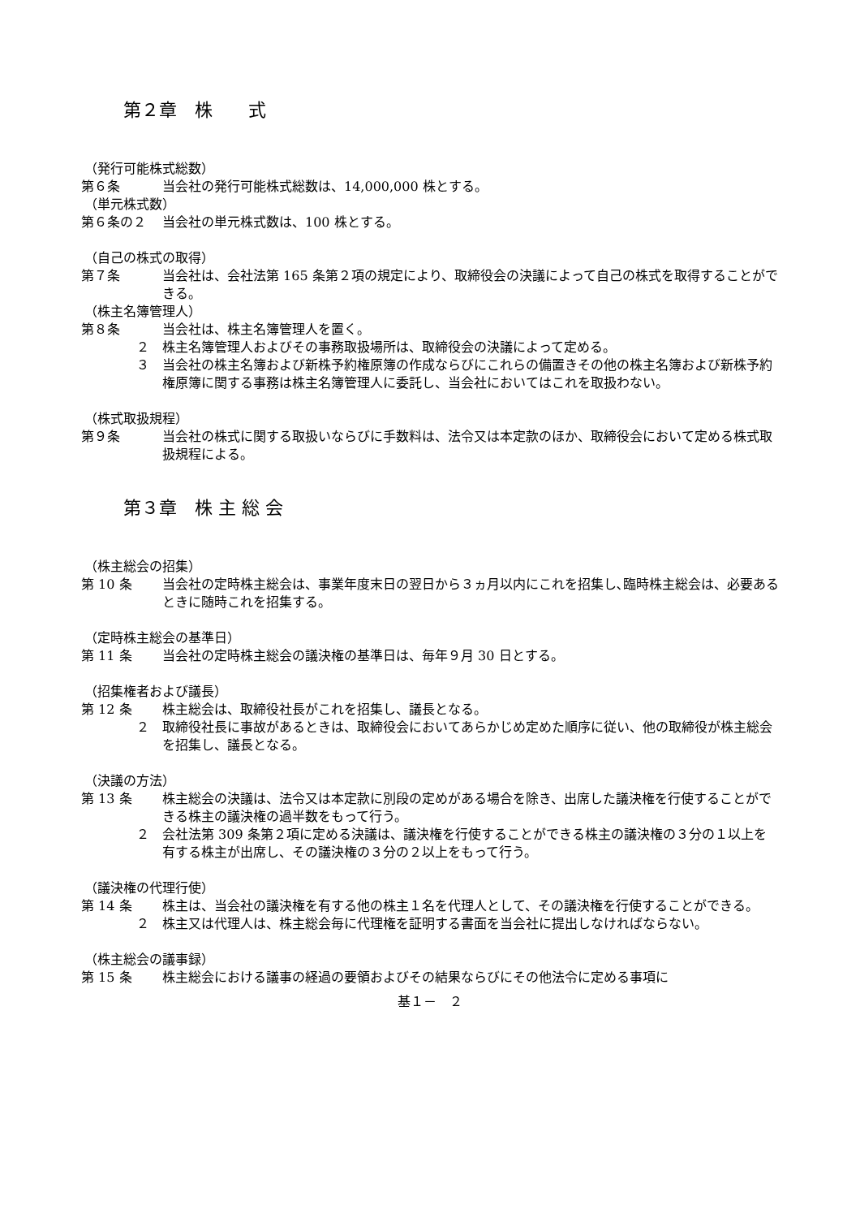第２章　株　　式
（発行可能株式総数）
第６条 当会社の発行可能株式総数は、14,000,000 株とする。
（単元株式数）
第６条の２ 当会社の単元株式数は、100 株とする。
（自己の株式の取得）
第７条 当会社は、会社法第 165 条第２項の規定により、取締役会の決議によって自己の株式を取得することができる。
（株主名簿管理人）
第８条 当会社は、株主名簿管理人を置く。
２ 株主名簿管理人およびその事務取扱場所は、取締役会の決議によって定める。
３ 当会社の株主名簿および新株予約権原簿の作成ならびにこれらの備置きその他の株主名簿および新株予約権原簿に関する事務は株主名簿管理人に委託し、当会社においてはこれを取扱わない。
（株式取扱規程）
第９条 当会社の株式に関する取扱いならびに手数料は、法令又は本定款のほか、取締役会において定める株式取扱規程による。
第３章　株 主 総 会
（株主総会の招集）
第 10 条 当会社の定時株主総会は、事業年度末日の翌日から３ヵ月以内にこれを招集し､臨時株主総会は、必要あるときに随時これを招集する。
（定時株主総会の基準日）
第 11 条 当会社の定時株主総会の議決権の基準日は、毎年９月 30 日とする。
（招集権者および議長）
第 12 条 株主総会は、取締役社長がこれを招集し、議長となる。
２ 取締役社長に事故があるときは、取締役会においてあらかじめ定めた順序に従い、他の取締役が株主総会を招集し、議長となる。
（決議の方法）
第 13 条 株主総会の決議は、法令又は本定款に別段の定めがある場合を除き、出席した議決権を行使することができる株主の議決権の過半数をもって行う。
２ 会社法第 309 条第２項に定める決議は、議決権を行使することができる株主の議決権の３分の１以上を有する株主が出席し、その議決権の３分の２以上をもって行う。
（議決権の代理行使）
第 14 条 株主は、当会社の議決権を有する他の株主１名を代理人として、その議決権を行使することができる。
２ 株主又は代理人は、株主総会毎に代理権を証明する書面を当会社に提出しなければならない。
（株主総会の議事録）
第 15 条 株主総会における議事の経過の要領およびその結果ならびにその他法令に定める事項に
基１－　２